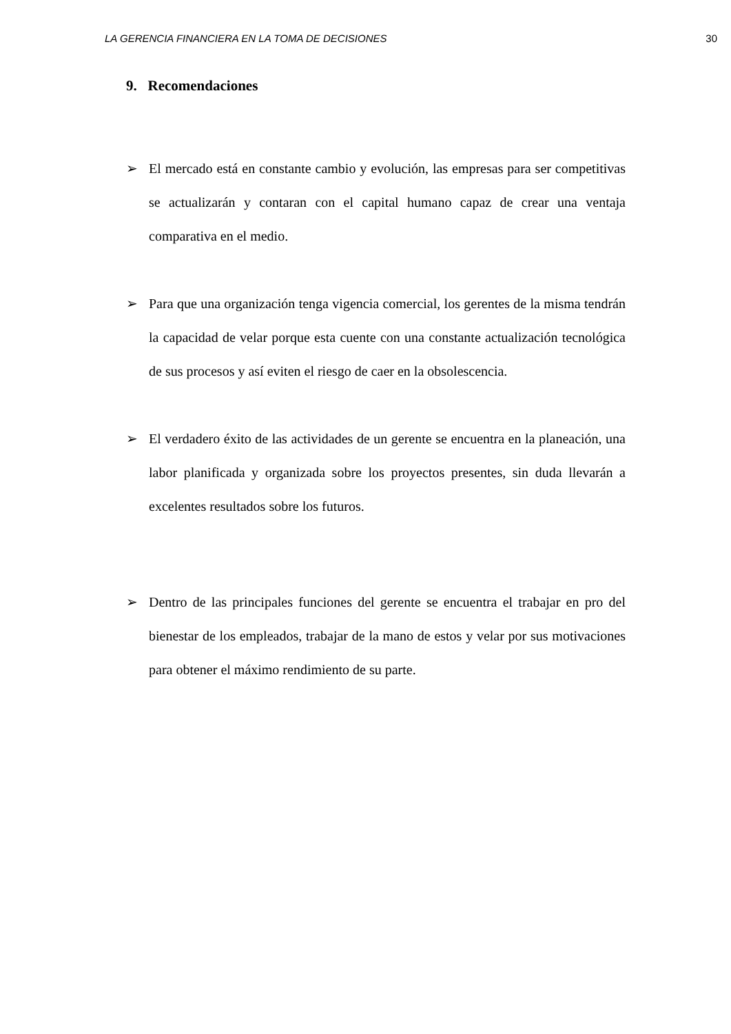LA GERENCIA FINANCIERA EN LA TOMA DE DECISIONES 30
9. Recomendaciones
➢ El mercado está en constante cambio y evolución, las empresas para ser competitivas se actualizarán y contaran con el capital humano capaz de crear una ventaja comparativa en el medio.
➢ Para que una organización tenga vigencia comercial, los gerentes de la misma tendrán la capacidad de velar porque esta cuente con una constante actualización tecnológica de sus procesos y así eviten el riesgo de caer en la obsolescencia.
➢ El verdadero éxito de las actividades de un gerente se encuentra en la planeación, una labor planificada y organizada sobre los proyectos presentes, sin duda llevarán a excelentes resultados sobre los futuros.
➢ Dentro de las principales funciones del gerente se encuentra el trabajar en pro del bienestar de los empleados, trabajar de la mano de estos y velar por sus motivaciones para obtener el máximo rendimiento de su parte.